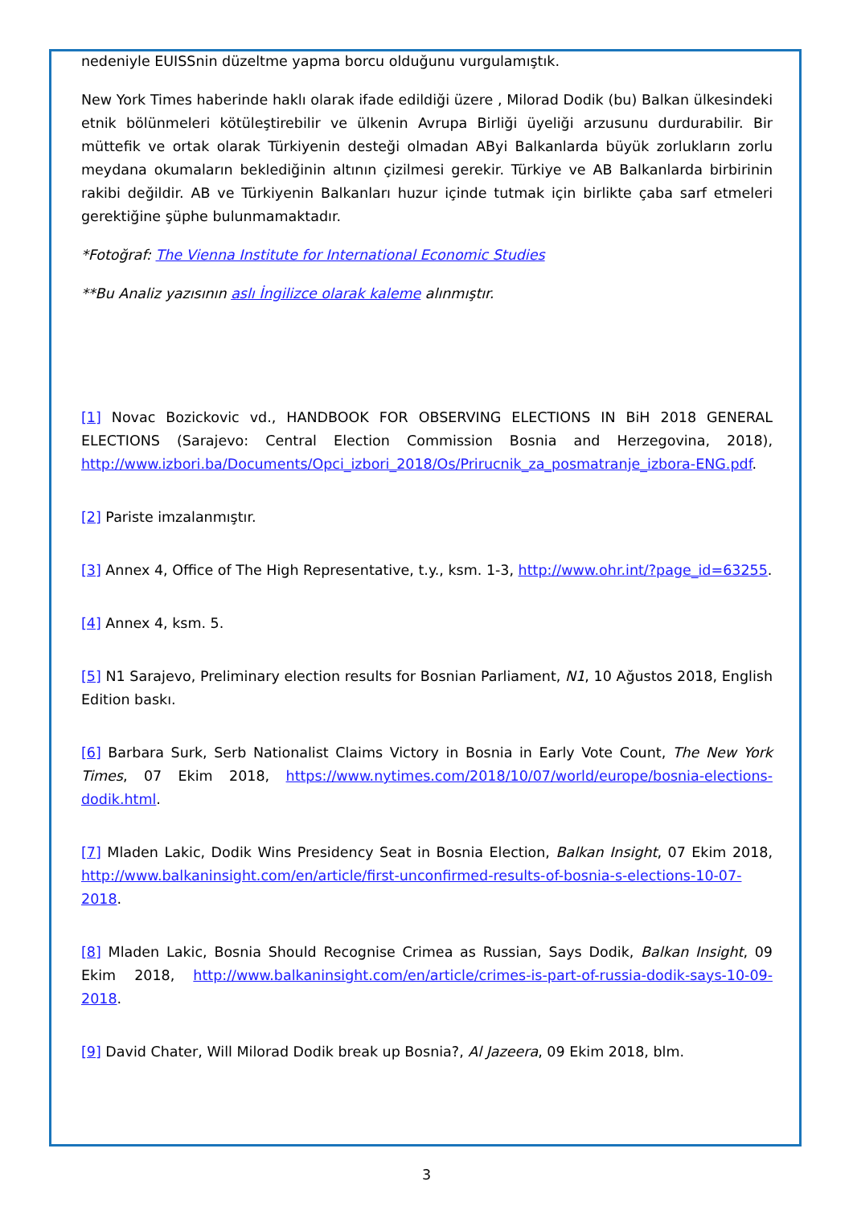nedeniyle EUISSnin düzeltme yapma borcu olduğunu vurgulamıştık.
New York Times haberinde haklı olarak ifade edildiği üzere , Milorad Dodik (bu) Balkan ülkesindeki etnik bölünmeleri kötüleştirebilir ve ülkenin Avrupa Birliği üyeliği arzusunu durdurabilir. Bir müttefik ve ortak olarak Türkiyenin desteği olmadan AByi Balkanlarda büyük zorlukların zorlu meydana okumaların beklediğinin altının çizilmesi gerekir. Türkiye ve AB Balkanlarda birbirinin rakibi değildir. AB ve Türkiyenin Balkanları huzur içinde tutmak için birlikte çaba sarf etmeleri gerektiğine şüphe bulunmamaktadır.
*Fotoğraf: The Vienna Institute for International Economic Studies
**Bu Analiz yazısının aslı İngilizce olarak kaleme alınmıştır.
[1] Novac Bozickovic vd., HANDBOOK FOR OBSERVING ELECTIONS IN BiH 2018 GENERAL ELECTIONS (Sarajevo: Central Election Commission Bosnia and Herzegovina, 2018), http://www.izbori.ba/Documents/Opci_izbori_2018/Os/Prirucnik_za_posmatranje_izbora-ENG.pdf.
[2] Pariste imzalanmıştır.
[3] Annex 4, Office of The High Representative, t.y., ksm. 1-3, http://www.ohr.int/?page_id=63255.
[4] Annex 4, ksm. 5.
[5] N1 Sarajevo, Preliminary election results for Bosnian Parliament, N1, 10 Ağustos 2018, English Edition baskı.
[6] Barbara Surk, Serb Nationalist Claims Victory in Bosnia in Early Vote Count, The New York Times, 07 Ekim 2018, https://www.nytimes.com/2018/10/07/world/europe/bosnia-elections-dodik.html.
[7] Mladen Lakic, Dodik Wins Presidency Seat in Bosnia Election, Balkan Insight, 07 Ekim 2018, http://www.balkaninsight.com/en/article/first-unconfirmed-results-of-bosnia-s-elections-10-07-2018.
[8] Mladen Lakic, Bosnia Should Recognise Crimea as Russian, Says Dodik, Balkan Insight, 09 Ekim 2018, http://www.balkaninsight.com/en/article/crimes-is-part-of-russia-dodik-says-10-09-2018.
[9] David Chater, Will Milorad Dodik break up Bosnia?, Al Jazeera, 09 Ekim 2018, blm.
3